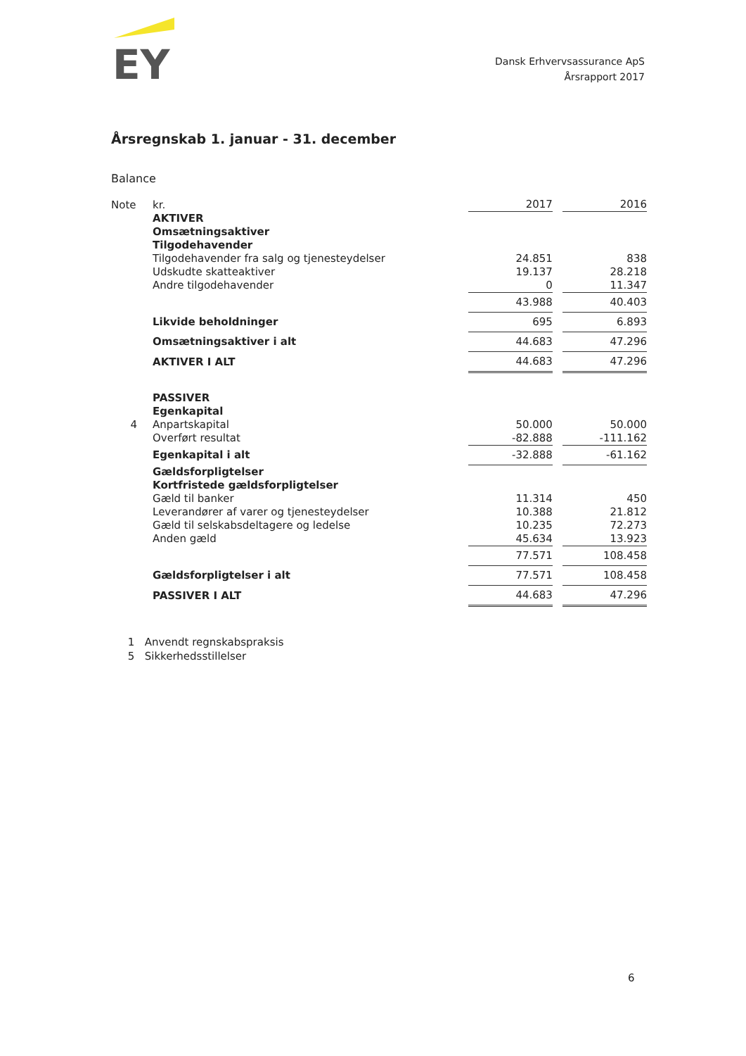EY
Dansk Erhvervsassurance ApS
Årsrapport 2017
Årsregnskab 1. januar - 31. december
Balance
| Note | kr. | 2017 | 2016 |
| --- | --- | --- | --- |
| | AKTIVER | | |
| | Omsætningsaktiver | | |
| | Tilgodehavender | | |
| | Tilgodehavender fra salg og tjenesteydelser | 24.851 | 838 |
| | Udskudte skatteaktiver | 19.137 | 28.218 |
| | Andre tilgodehavender | 0 | 11.347 |
| | | 43.988 | 40.403 |
| | Likvide beholdninger | 695 | 6.893 |
| | Omsætningsaktiver i alt | 44.683 | 47.296 |
| | AKTIVER I ALT | 44.683 | 47.296 |
| | PASSIVER | | |
| | Egenkapital | | |
| 4 | Anpartskapital | 50.000 | 50.000 |
| | Overført resultat | -82.888 | -111.162 |
| | Egenkapital i alt | -32.888 | -61.162 |
| | Gældsforpligtelser | | |
| | Kortfristede gældsforpligtelser | | |
| | Gæld til banker | 11.314 | 450 |
| | Leverandører af varer og tjenesteydelser | 10.388 | 21.812 |
| | Gæld til selskabsdeltagere og ledelse | 10.235 | 72.273 |
| | Anden gæld | 45.634 | 13.923 |
| | | 77.571 | 108.458 |
| | Gældsforpligtelser i alt | 77.571 | 108.458 |
| | PASSIVER I ALT | 44.683 | 47.296 |
1 Anvendt regnskabspraksis
5 Sikkerhedsstillelser
6